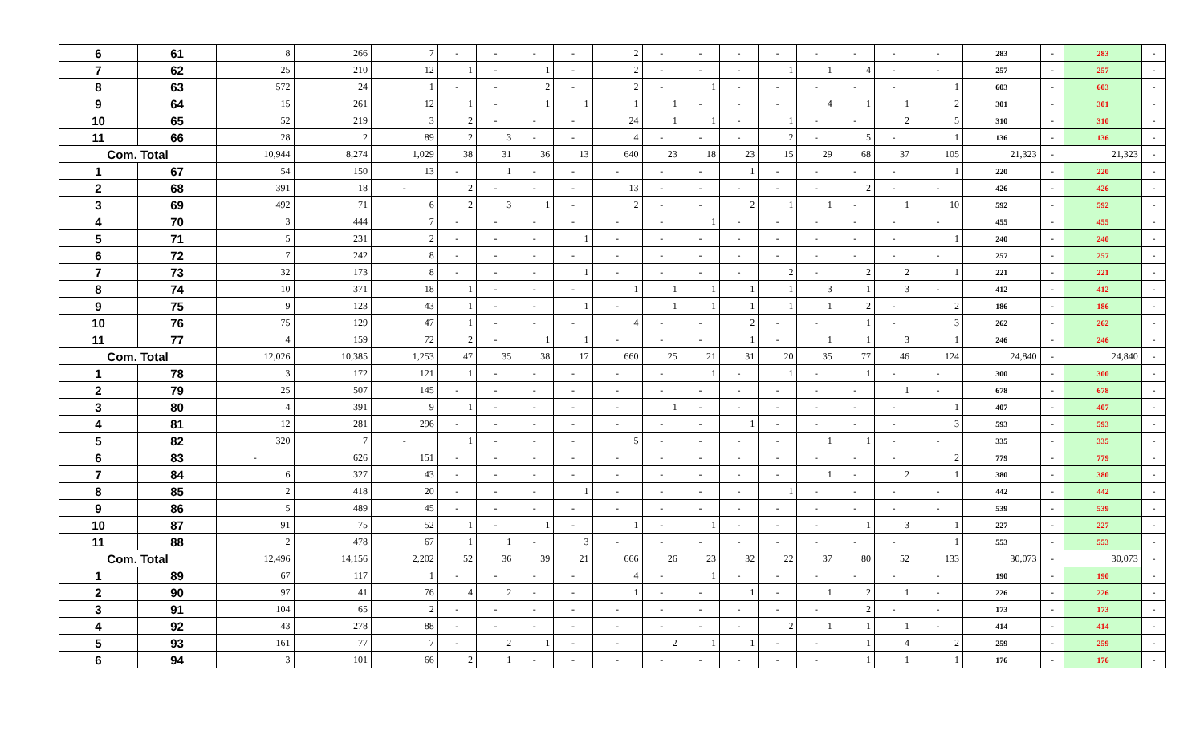| 6 | 61 | 8 | 266 | 7 | - | - | - | - | 2 | - | - | - | - | - | - | - | - | 283 | - | 283 | - |
| 7 | 62 | 25 | 210 | 12 | 1 | - | 1 | - | 2 | - | - | - | 1 | 1 | 4 | - | - | 257 | - | 257 | - |
| 8 | 63 | 572 | 24 | 1 | - | - | 2 | - | 2 | - | 1 | - | - | - | - | - | 1 | 603 | - | 603 | - |
| 9 | 64 | 15 | 261 | 12 | 1 | - | 1 | 1 | 1 | 1 | - | - | - | 4 | 1 | 1 | 2 | 301 | - | 301 | - |
| 10 | 65 | 52 | 219 | 3 | 2 | - | - | - | 24 | 1 | 1 | - | 1 | - | - | 2 | 5 | 310 | - | 310 | - |
| 11 | 66 | 28 | 2 | 89 | 2 | 3 | - | - | 4 | - | - | - | 2 | - | 5 | - | 1 | 136 | - | 136 | - |
| Com. Total | | 10,944 | 8,274 | 1,029 | 38 | 31 | 36 | 13 | 640 | 23 | 18 | 23 | 15 | 29 | 68 | 37 | 105 | 21,323 | - | 21,323 | - |
| 1 | 67 | 54 | 150 | 13 | - | 1 | - | - | - | - | - | 1 | - | - | - | - | 1 | 220 | - | 220 | - |
| 2 | 68 | 391 | 18 | - | 2 | - | - | - | 13 | - | - | - | - | - | 2 | - | - | 426 | - | 426 | - |
| 3 | 69 | 492 | 71 | 6 | 2 | 3 | 1 | - | 2 | - | - | 2 | 1 | 1 | - | 1 | 10 | 592 | - | 592 | - |
| 4 | 70 | 3 | 444 | 7 | - | - | - | - | - | - | 1 | - | - | - | - | - | - | 455 | - | 455 | - |
| 5 | 71 | 5 | 231 | 2 | - | - | - | 1 | - | - | - | - | - | - | - | - | 1 | 240 | - | 240 | - |
| 6 | 72 | 7 | 242 | 8 | - | - | - | - | - | - | - | - | - | - | - | - | - | 257 | - | 257 | - |
| 7 | 73 | 32 | 173 | 8 | - | - | - | 1 | - | - | - | - | 2 | - | 2 | 2 | 1 | 221 | - | 221 | - |
| 8 | 74 | 10 | 371 | 18 | 1 | - | - | - | 1 | 1 | 1 | 1 | 1 | 3 | 1 | 3 | - | 412 | - | 412 | - |
| 9 | 75 | 9 | 123 | 43 | 1 | - | - | 1 | - | 1 | 1 | 1 | 1 | 1 | 2 | - | 2 | 186 | - | 186 | - |
| 10 | 76 | 75 | 129 | 47 | 1 | - | - | - | 4 | - | - | 2 | - | - | 1 | - | 3 | 262 | - | 262 | - |
| 11 | 77 | 4 | 159 | 72 | 2 | - | 1 | 1 | - | - | - | 1 | - | 1 | 1 | 3 | 1 | 246 | - | 246 | - |
| Com. Total | | 12,026 | 10,385 | 1,253 | 47 | 35 | 38 | 17 | 660 | 25 | 21 | 31 | 20 | 35 | 77 | 46 | 124 | 24,840 | - | 24,840 | - |
| 1 | 78 | 3 | 172 | 121 | 1 | - | - | - | - | - | 1 | - | 1 | - | 1 | - | - | 300 | - | 300 | - |
| 2 | 79 | 25 | 507 | 145 | - | - | - | - | - | - | - | - | - | - | - | 1 | - | 678 | - | 678 | - |
| 3 | 80 | 4 | 391 | 9 | 1 | - | - | - | - | 1 | - | - | - | - | - | - | 1 | 407 | - | 407 | - |
| 4 | 81 | 12 | 281 | 296 | - | - | - | - | - | - | - | 1 | - | - | - | - | 3 | 593 | - | 593 | - |
| 5 | 82 | 320 | 7 | - | 1 | - | - | - | 5 | - | - | - | - | 1 | 1 | - | - | 335 | - | 335 | - |
| 6 | 83 | - | 626 | 151 | - | - | - | - | - | - | - | - | - | - | - | - | 2 | 779 | - | 779 | - |
| 7 | 84 | 6 | 327 | 43 | - | - | - | - | - | - | - | - | - | 1 | - | 2 | 1 | 380 | - | 380 | - |
| 8 | 85 | 2 | 418 | 20 | - | - | - | 1 | - | - | - | - | 1 | - | - | - | - | 442 | - | 442 | - |
| 9 | 86 | 5 | 489 | 45 | - | - | - | - | - | - | - | - | - | - | - | - | - | 539 | - | 539 | - |
| 10 | 87 | 91 | 75 | 52 | 1 | - | 1 | - | 1 | - | 1 | - | - | - | 1 | 3 | 1 | 227 | - | 227 | - |
| 11 | 88 | 2 | 478 | 67 | 1 | 1 | - | 3 | - | - | - | - | - | - | - | - | 1 | 553 | - | 553 | - |
| Com. Total | | 12,496 | 14,156 | 2,202 | 52 | 36 | 39 | 21 | 666 | 26 | 23 | 32 | 22 | 37 | 80 | 52 | 133 | 30,073 | - | 30,073 | - |
| 1 | 89 | 67 | 117 | 1 | - | - | - | - | 4 | - | 1 | - | - | - | - | - | - | 190 | - | 190 | - |
| 2 | 90 | 97 | 41 | 76 | 4 | 2 | - | - | 1 | - | - | 1 | - | 1 | 2 | 1 | - | 226 | - | 226 | - |
| 3 | 91 | 104 | 65 | 2 | - | - | - | - | - | - | - | - | - | - | 2 | - | - | 173 | - | 173 | - |
| 4 | 92 | 43 | 278 | 88 | - | - | - | - | - | - | - | - | 2 | 1 | 1 | 1 | - | 414 | - | 414 | - |
| 5 | 93 | 161 | 77 | 7 | - | 2 | 1 | - | - | 2 | 1 | 1 | - | - | 1 | 4 | 2 | 259 | - | 259 | - |
| 6 | 94 | 3 | 101 | 66 | 2 | 1 | - | - | - | - | - | - | - | - | 1 | 1 | 1 | 176 | - | 176 | - |